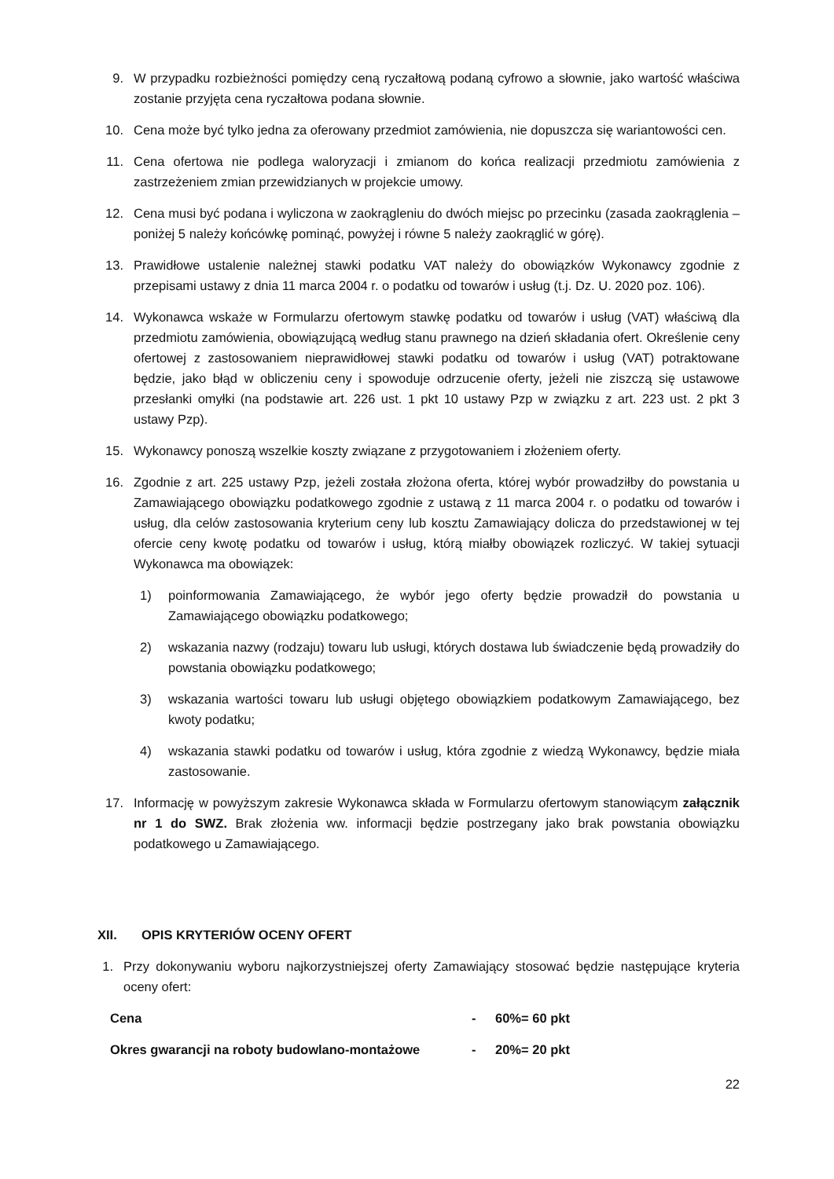9. W przypadku rozbieżności pomiędzy ceną ryczałtową podaną cyfrowo a słownie, jako wartość właściwa zostanie przyjęta cena ryczałtowa podana słownie.
10. Cena może być tylko jedna za oferowany przedmiot zamówienia, nie dopuszcza się wariantowości cen.
11. Cena ofertowa nie podlega waloryzacji i zmianom do końca realizacji przedmiotu zamówienia z zastrzeżeniem zmian przewidzianych w projekcie umowy.
12. Cena musi być podana i wyliczona w zaokrągleniu do dwóch miejsc po przecinku (zasada zaokrąglenia – poniżej 5 należy końcówkę pominąć, powyżej i równe 5 należy zaokrąglić w górę).
13. Prawidłowe ustalenie należnej stawki podatku VAT należy do obowiązków Wykonawcy zgodnie z przepisami ustawy z dnia 11 marca 2004 r. o podatku od towarów i usług (t.j. Dz. U. 2020 poz. 106).
14. Wykonawca wskaże w Formularzu ofertowym stawkę podatku od towarów i usług (VAT) właściwą dla przedmiotu zamówienia, obowiązującą według stanu prawnego na dzień składania ofert. Określenie ceny ofertowej z zastosowaniem nieprawidłowej stawki podatku od towarów i usług (VAT) potraktowane będzie, jako błąd w obliczeniu ceny i spowoduje odrzucenie oferty, jeżeli nie ziszczą się ustawowe przesłanki omyłki (na podstawie art. 226 ust. 1 pkt 10 ustawy Pzp w związku z art. 223 ust. 2 pkt 3 ustawy Pzp).
15. Wykonawcy ponoszą wszelkie koszty związane z przygotowaniem i złożeniem oferty.
16. Zgodnie z art. 225 ustawy Pzp, jeżeli została złożona oferta, której wybór prowadziłby do powstania u Zamawiającego obowiązku podatkowego zgodnie z ustawą z 11 marca 2004 r. o podatku od towarów i usług, dla celów zastosowania kryterium ceny lub kosztu Zamawiający dolicza do przedstawionej w tej ofercie ceny kwotę podatku od towarów i usług, którą miałby obowiązek rozliczyć. W takiej sytuacji Wykonawca ma obowiązek:
1) poinformowania Zamawiającego, że wybór jego oferty będzie prowadził do powstania u Zamawiającego obowiązku podatkowego;
2) wskazania nazwy (rodzaju) towaru lub usługi, których dostawa lub świadczenie będą prowadziły do powstania obowiązku podatkowego;
3) wskazania wartości towaru lub usługi objętego obowiązkiem podatkowym Zamawiającego, bez kwoty podatku;
4) wskazania stawki podatku od towarów i usług, która zgodnie z wiedzą Wykonawcy, będzie miała zastosowanie.
17. Informację w powyższym zakresie Wykonawca składa w Formularzu ofertowym stanowiącym załącznik nr 1 do SWZ. Brak złożenia ww. informacji będzie postrzegany jako brak powstania obowiązku podatkowego u Zamawiającego.
XII. OPIS KRYTERIÓW OCENY OFERT
1. Przy dokonywaniu wyboru najkorzystniejszej oferty Zamawiający stosować będzie następujące kryteria oceny ofert:
Cena - 60%= 60 pkt
Okres gwarancji na roboty budowlano-montażowe - 20%= 20 pkt
22